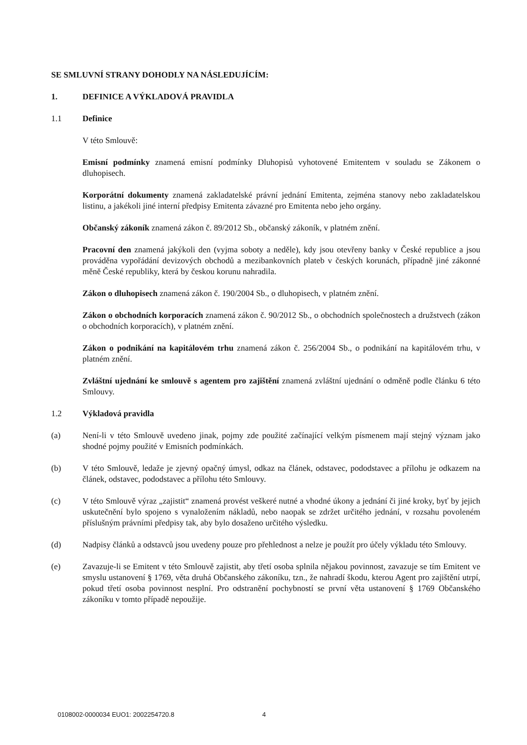SE SMLUVNÍ STRANY DOHODLY NA NÁSLEDUJÍCÍM:
1. DEFINICE A VÝKLADOVÁ PRAVIDLA
1.1 Definice
V této Smlouvě:
Emisní podmínky znamená emisní podmínky Dluhopisů vyhotovené Emitentem v souladu se Zákonem o dluhopisech.
Korporátní dokumenty znamená zakladatelské právní jednání Emitenta, zejména stanovy nebo zakladatelskou listinu, a jakékoli jiné interní předpisy Emitenta závazné pro Emitenta nebo jeho orgány.
Občanský zákoník znamená zákon č. 89/2012 Sb., občanský zákoník, v platném znění.
Pracovní den znamená jakýkoli den (vyjma soboty a neděle), kdy jsou otevřeny banky v České republice a jsou prováděna vypořádání devizových obchodů a mezibankovních plateb v českých korunách, případně jiné zákonné měně České republiky, která by českou korunu nahradila.
Zákon o dluhopisech znamená zákon č. 190/2004 Sb., o dluhopisech, v platném znění.
Zákon o obchodních korporacích znamená zákon č. 90/2012 Sb., o obchodních společnostech a družstvech (zákon o obchodních korporacích), v platném znění.
Zákon o podnikání na kapitálovém trhu znamená zákon č. 256/2004 Sb., o podnikání na kapitálovém trhu, v platném znění.
Zvláštní ujednání ke smlouvě s agentem pro zajištění znamená zvláštní ujednání o odměně podle článku 6 této Smlouvy.
1.2 Výkladová pravidla
(a) Není-li v této Smlouvě uvedeno jinak, pojmy zde použité začínající velkým písmenem mají stejný význam jako shodné pojmy použité v Emisních podmínkách.
(b) V této Smlouvě, ledaže je zjevný opačný úmysl, odkaz na článek, odstavec, pododstavec a přílohu je odkazem na článek, odstavec, pododstavec a přílohu této Smlouvy.
(c) V této Smlouvě výraz „zajistit“ znamená provést veškeré nutné a vhodné úkony a jednání či jiné kroky, byť by jejich uskutečnění bylo spojeno s vynaložením nákladů, nebo naopak se zdržet určitého jednání, v rozsahu povoleném příslušným právními předpisy tak, aby bylo dosaženo určitého výsledku.
(d) Nadpisy článků a odstavců jsou uvedeny pouze pro přehlednost a nelze je použít pro účely výkladu této Smlouvy.
(e) Zavazuje-li se Emitent v této Smlouvě zajistit, aby třetí osoba splnila nějakou povinnost, zavazuje se tím Emitent ve smyslu ustanovení § 1769, věta druhá Občanského zákoníku, tzn., že nahradí škodu, kterou Agent pro zajištění utrpí, pokud třetí osoba povinnost nesplní. Pro odstranění pochybností se první věta ustanovení § 1769 Občanského zákoníku v tomto případě nepoužije.
0108002-0000034 EUO1: 2002254720.8
4